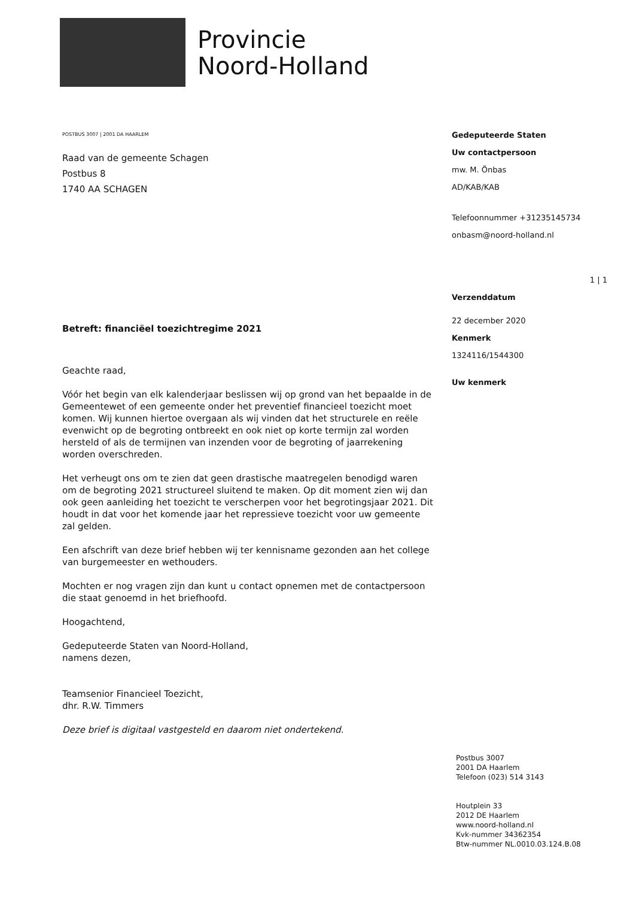Provincie
Noord-Holland
POSTBUS 3007 | 2001 DA HAARLEM
Raad van de gemeente Schagen
Postbus 8
1740 AA SCHAGEN
Betreft: financiëel toezichtregime 2021
Geachte raad,
Vóór het begin van elk kalenderjaar beslissen wij op grond van het bepaalde in de Gemeentewet of een gemeente onder het preventief financieel toezicht moet komen. Wij kunnen hiertoe overgaan als wij vinden dat het structurele en reële evenwicht op de begroting ontbreekt en ook niet op korte termijn zal worden hersteld of als de termijnen van inzenden voor de begroting of jaarrekening worden overschreden.
Het verheugt ons om te zien dat geen drastische maatregelen benodigd waren om de begroting 2021 structureel sluitend te maken. Op dit moment zien wij dan ook geen aanleiding het toezicht te verscherpen voor het begrotingsjaar 2021. Dit houdt in dat voor het komende jaar het repressieve toezicht voor uw gemeente zal gelden.
Een afschrift van deze brief hebben wij ter kennisname gezonden aan het college van burgemeester en wethouders.
Mochten er nog vragen zijn dan kunt u contact opnemen met de contactpersoon die staat genoemd in het briefhoofd.
Hoogachtend,
Gedeputeerde Staten van Noord-Holland,
namens dezen,
Teamsenior Financieel Toezicht,
dhr. R.W. Timmers
Deze brief is digitaal vastgesteld en daarom niet ondertekend.
Gedeputeerde Staten
Uw contactpersoon
mw. M. Önbas
AD/KAB/KAB
Telefoonnummer +31235145734
onbasm@noord-holland.nl
1 | 1
Verzenddatum
22 december 2020
Kenmerk
1324116/1544300
Uw kenmerk
Postbus 3007
2001 DA Haarlem
Telefoon (023) 514 3143
Houtplein 33
2012 DE Haarlem
www.noord-holland.nl
Kvk-nummer 34362354
Btw-nummer NL.0010.03.124.B.08